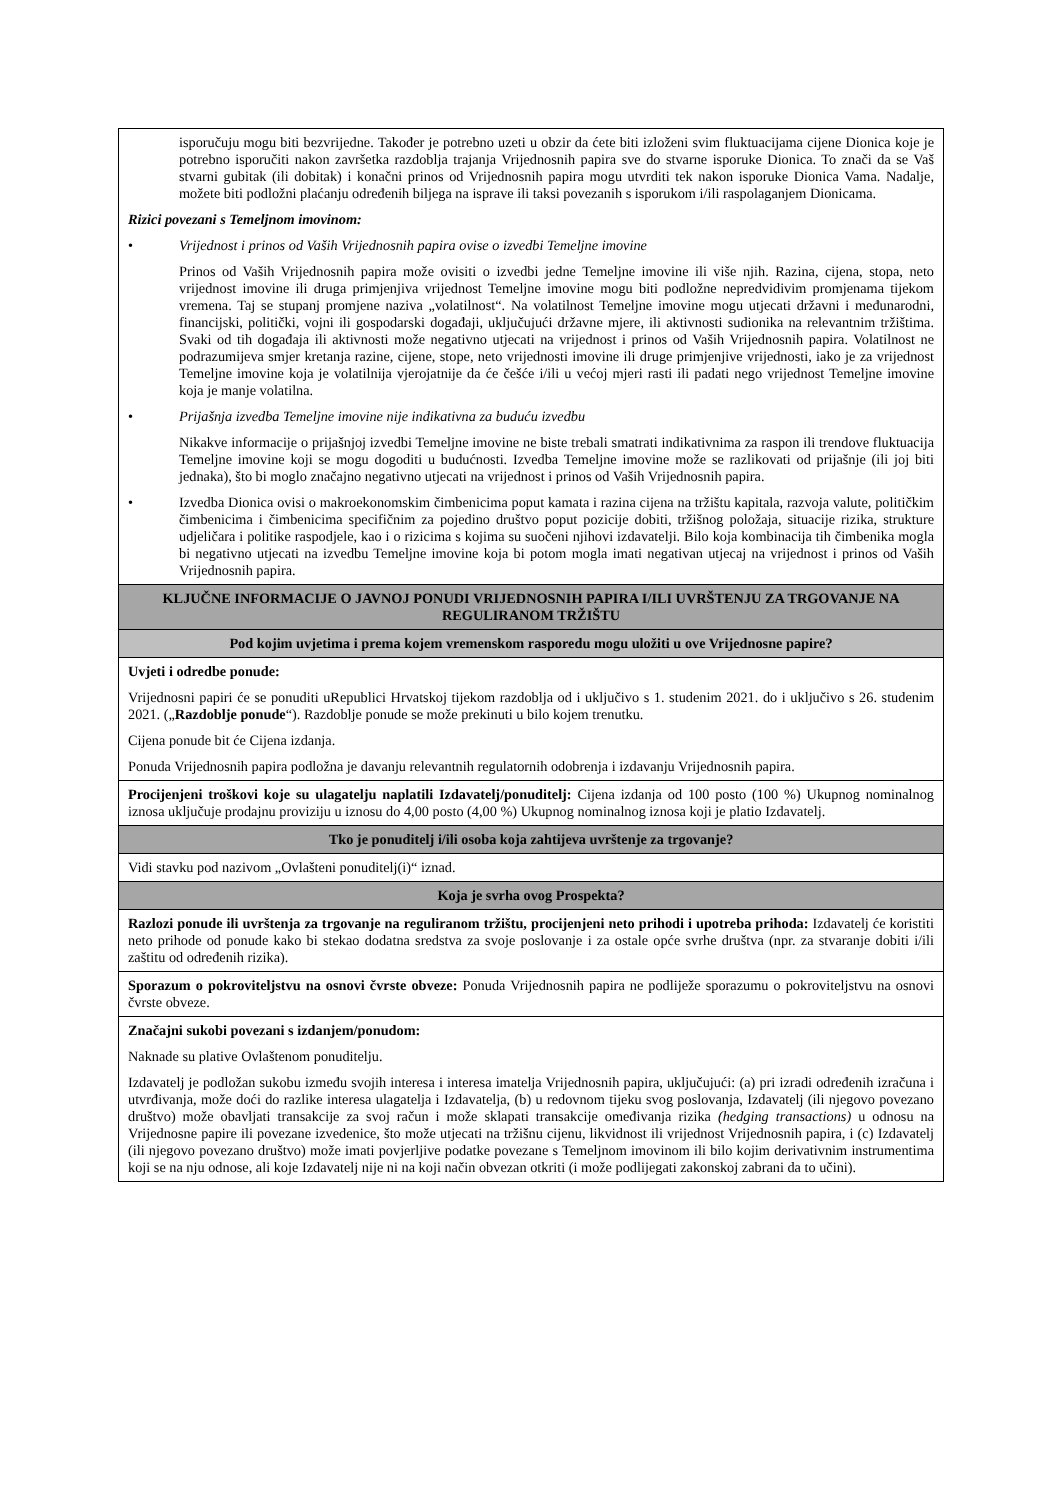| isporučuju mogu biti bezvrijedne. Također je potrebno uzeti u obzir da ćete biti izloženi svim fluktuacijama cijene Dionica koje je potrebno isporučiti nakon završetka razdoblja trajanja Vrijednosnih papira sve do stvarne isporuke Dionica. To znači da se Vaš stvarni gubitak (ili dobitak) i konačni prinos od Vrijednosnih papira mogu utvrditi tek nakon isporuke Dionica Vama. Nadalje, možete biti podložni plaćanju određenih biljega na isprave ili taksi povezanih s isporukom i/ili raspolaganjem Dionicama. Rizici povezani s Temeljnom imovinom: • Vrijednost i prinos od Vaših Vrijednosnih papira ovise o izvedbi Temeljne imovine Prinos od Vaših Vrijednosnih papira može ovisiti o izvedbi jedne Temeljne imovine ili više njih. Razina, cijena, stopa, neto vrijednost imovine ili druga primjenjiva vrijednost Temeljne imovine mogu biti podložne nepredvidivim promjenama tijekom vremena. Taj se stupanj promjene naziva „volatilnost“. Na volatilnost Temeljne imovine mogu utjecati državni i međunarodni, financijski, politički, vojni ili gospodarski događaji, uključujući državne mjere, ili aktivnosti sudionika na relevantnim tržištima. Svaki od tih događaja ili aktivnosti može negativno utjecati na vrijednost i prinos od Vaših Vrijednosnih papira. Volatilnost ne podrazumijeva smjer kretanja razine, cijene, stope, neto vrijednosti imovine ili druge primjenjive vrijednosti, iako je za vrijednost Temeljne imovine koja je volatilnija vjerojatnije da će češće i/ili u većoj mjeri rasti ili padati nego vrijednost Temeljne imovine koja je manje volatilna. • Prijašnja izvedba Temeljne imovine nije indikativna za buduću izvedbu Nikakve informacije o prijašnjoj izvedbi Temeljne imovine ne biste trebali smatrati indikativnima za raspon ili trendove fluktuacija Temeljne imovine koji se mogu dogoditi u budućnosti. Izvedba Temeljne imovine može se razlikovati od prijašnje (ili joj biti jednaka), što bi moglo značajno negativno utjecati na vrijednost i prinos od Vaših Vrijednosnih papira. • Izvedba Dionica ovisi o makroekonomskim čimbenicima poput kamata i razina cijena na tržištu kapitala, razvoja valute, političkim čimbenicima i čimbenicima specifičnim za pojedino društvo poput pozicije dobiti, tržišnog položaja, situacije rizika, strukture udjeličara i politike raspodjele, kao i o rizicima s kojima su suočeni njihovi izdavatelji. Bilo koja kombinacija tih čimbenika mogla bi negativno utjecati na izvedbu Temeljne imovine koja bi potom mogla imati negativan utjecaj na vrijednost i prinos od Vaših Vrijednosnih papira. |
| KLJUČNE INFORMACIJE O JAVNOJ PONUDI VRIJEDNOSNIH PAPIRA I/ILI UVRŠTENJU ZA TRGOVANJE NA REGULIRANOM TRŽIŠTU |
| Pod kojim uvjetima i prema kojem vremenskom rasporedu mogu uložiti u ove Vrijednosne papire? |
| Uvjeti i odredbe ponude: Vrijednosni papiri će se ponuditi uRepublici Hrvatskoj tijekom razdoblja od i uključivo s 1. studenim 2021. do i uključivo s 26. studenim 2021. („ Razdoblje ponude “). Razdoblje ponude se može prekinuti u bilo kojem trenutku. Cijena ponude bit će Cijena izdanja. Ponuda Vrijednosnih papira podložna je davanju relevantnih regulatornih odobrenja i izdavanju Vrijednosnih papira. |
| Procijenjeni troškovi koje su ulagatelju naplatili Izdavatelj/ponuditelj: Cijena izdanja od 100 posto (100 %) Ukupnog nominalnog iznosa uključuje prodajnu proviziju u iznosu do 4,00 posto (4,00 %) Ukupnog nominalnog iznosa koji je platio Izdavatelj. |
| Tko je ponuditelj i/ili osoba koja zahtijeva uvrštenje za trgovanje? |
| Vidi stavku pod nazivom „Ovlašteni ponuditelj(i)“ iznad. |
| Koja je svrha ovog Prospekta? |
| Razlozi ponude ili uvrštenja za trgovanje na reguliranom tržištu, procijenjeni neto prihodi i upotreba prihoda: Izdavatelj će koristiti neto prihode od ponude kako bi stekao dodatna sredstva za svoje poslovanje i za ostale opće svrhe društva (npr. za stvaranje dobiti i/ili zaštitu od određenih rizika). |
| Sporazum o pokroviteljstvu na osnovi čvrste obveze: Ponuda Vrijednosnih papira ne podliježe sporazumu o pokroviteljstvu na osnovi čvrste obveze. |
| Značajni sukobi povezani s izdanjem/ponudom: Naknade su plative Ovlaštenom ponuditelju. Izdavatelj je podložan sukobu između svojih interesa i interesa imatelja Vrijednosnih papira, uključujući: (a) pri izradi određenih izračuna i utvrđivanja, može doći do razlike interesa ulagatelja i Izdavatelja, (b) u redovnom tijeku svog poslovanja, Izdavatelj (ili njegovo povezano društvo) može obavljati transakcije za svoj račun i može sklapati transakcije omeđivanja rizika (hedging transactions) u odnosu na Vrijednosne papire ili povezane izvedenice, što može utjecati na tržišnu cijenu, likvidnost ili vrijednost Vrijednosnih papira, i (c) Izdavatelj (ili njegovo povezano društvo) može imati povjerljive podatke povezane s Temeljnom imovinom ili bilo kojim derivativnim instrumentima koji se na nju odnose, ali koje Izdavatelj nije ni na koji način obvezan otkriti (i može podlijegati zakonskoj zabrani da to učini). |